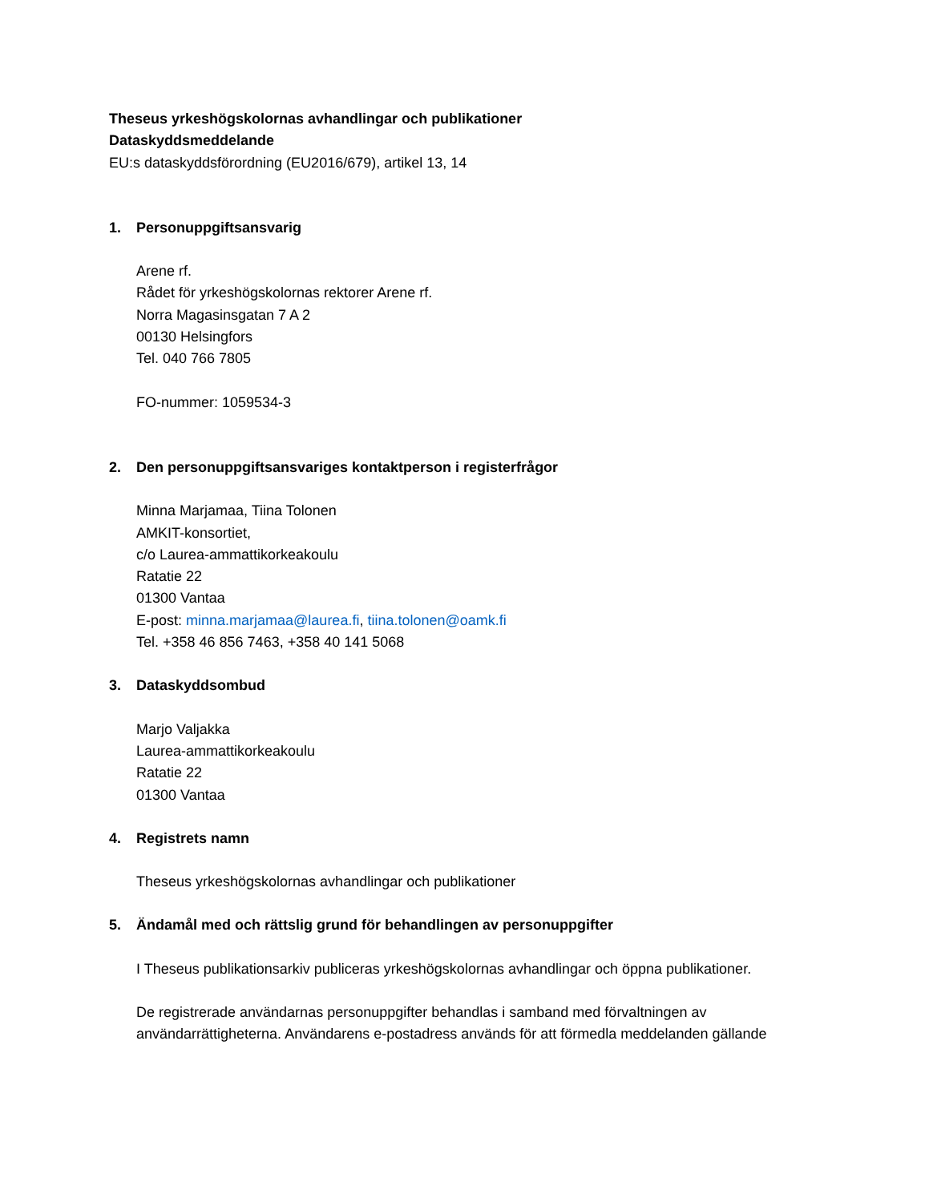Theseus yrkeshögskolornas avhandlingar och publikationer
Dataskyddsmeddelande
EU:s dataskyddsförordning (EU2016/679), artikel 13, 14
1. Personuppgiftsansvarig
Arene rf.
Rådet för yrkeshögskolornas rektorer Arene rf.
Norra Magasinsgatan 7 A 2
00130 Helsingfors
Tel. 040 766 7805
FO-nummer: 1059534-3
2. Den personuppgiftsansvariges kontaktperson i registerfrågor
Minna Marjamaa, Tiina Tolonen
AMKIT-konsortiet,
c/o Laurea-ammattikorkeakoulu
Ratatie 22
01300 Vantaa
E-post: minna.marjamaa@laurea.fi, tiina.tolonen@oamk.fi
Tel. +358 46 856 7463, +358 40 141 5068
3. Dataskyddsombud
Marjo Valjakka
Laurea-ammattikorkeakoulu
Ratatie 22
01300 Vantaa
4. Registrets namn
Theseus yrkeshögskolornas avhandlingar och publikationer
5. Ändamål med och rättslig grund för behandlingen av personuppgifter
I Theseus publikationsarkiv publiceras yrkeshögskolornas avhandlingar och öppna publikationer.
De registrerade användarnas personuppgifter behandlas i samband med förvaltningen av användarrättigheterna. Användarens e-postadress används för att förmedla meddelanden gällande